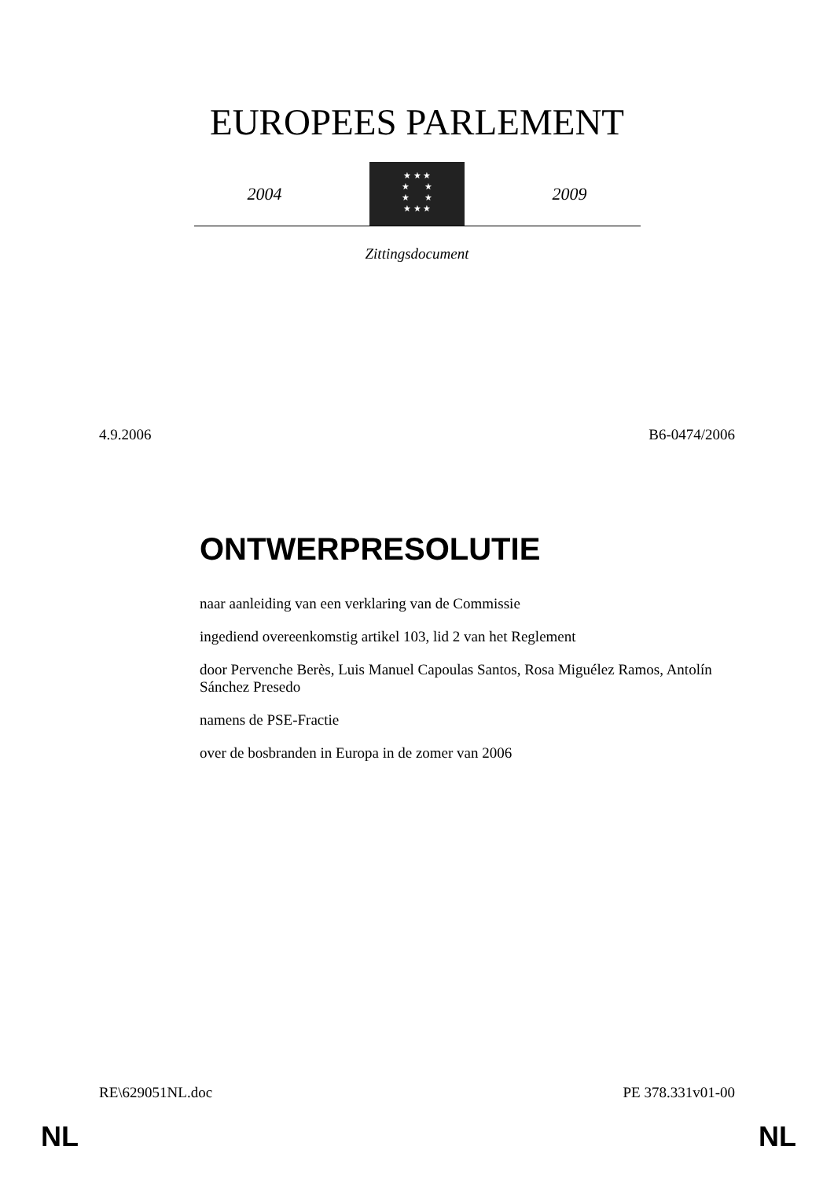EUROPEES PARLEMENT
2004
★ ★ ★
★ ★
★ ★
★ ★ ★
2009
Zittingsdocument
4.9.2006 B6-0474/2006
ONTWERPRESOLUTIE
naar aanleiding van een verklaring van de Commissie
ingediend overeenkomstig artikel 103, lid 2 van het Reglement
door Pervenche Berès, Luis Manuel Capoulas Santos, Rosa Miguélez Ramos, Antolín Sánchez Presedo
namens de PSE-Fractie
over de bosbranden in Europa in de zomer van 2006
RE\629051NL.doc PE 378.331v01-00
NL NL